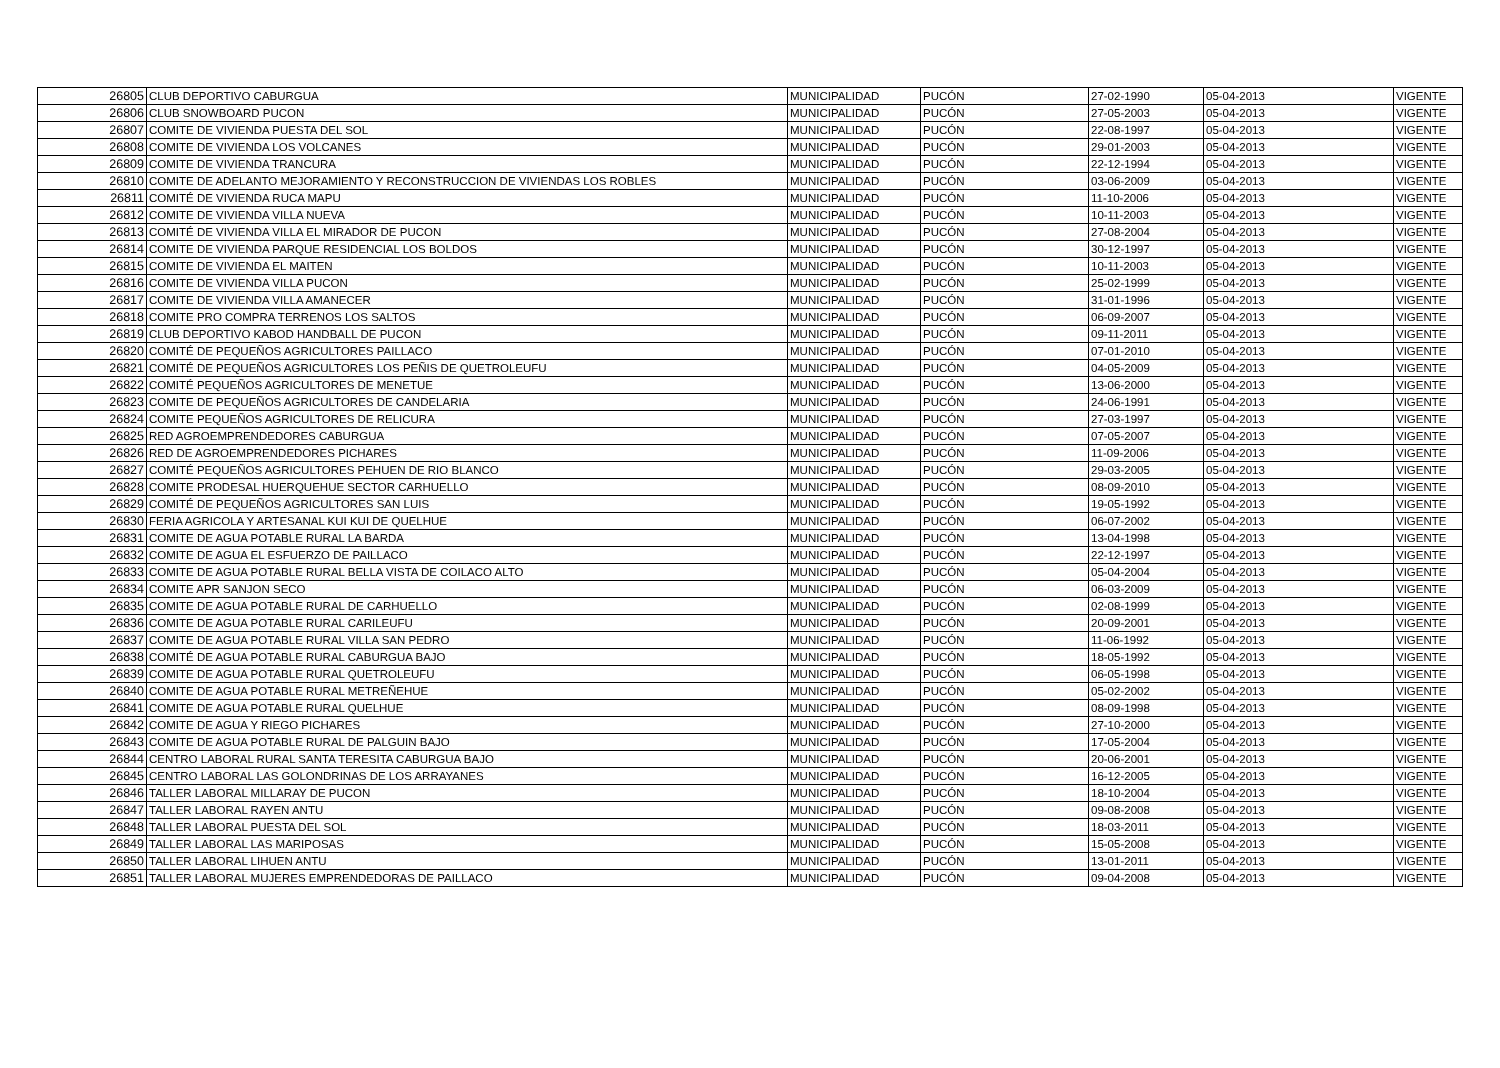| 26805 | CLUB DEPORTIVO CABURGUA | MUNICIPALIDAD | PUCÓN | 27-02-1990 | 05-04-2013 | VIGENTE |
| 26806 | CLUB SNOWBOARD PUCON | MUNICIPALIDAD | PUCÓN | 27-05-2003 | 05-04-2013 | VIGENTE |
| 26807 | COMITE DE VIVIENDA PUESTA DEL SOL | MUNICIPALIDAD | PUCÓN | 22-08-1997 | 05-04-2013 | VIGENTE |
| 26808 | COMITE DE VIVIENDA LOS VOLCANES | MUNICIPALIDAD | PUCÓN | 29-01-2003 | 05-04-2013 | VIGENTE |
| 26809 | COMITE DE VIVIENDA TRANCURA | MUNICIPALIDAD | PUCÓN | 22-12-1994 | 05-04-2013 | VIGENTE |
| 26810 | COMITE DE ADELANTO MEJORAMIENTO Y RECONSTRUCCION DE VIVIENDAS LOS ROBLES | MUNICIPALIDAD | PUCÓN | 03-06-2009 | 05-04-2013 | VIGENTE |
| 26811 | COMITÉ DE VIVIENDA RUCA MAPU | MUNICIPALIDAD | PUCÓN | 11-10-2006 | 05-04-2013 | VIGENTE |
| 26812 | COMITE DE VIVIENDA VILLA NUEVA | MUNICIPALIDAD | PUCÓN | 10-11-2003 | 05-04-2013 | VIGENTE |
| 26813 | COMITÉ DE VIVIENDA VILLA EL MIRADOR DE PUCON | MUNICIPALIDAD | PUCÓN | 27-08-2004 | 05-04-2013 | VIGENTE |
| 26814 | COMITE DE VIVIENDA PARQUE RESIDENCIAL LOS BOLDOS | MUNICIPALIDAD | PUCÓN | 30-12-1997 | 05-04-2013 | VIGENTE |
| 26815 | COMITE DE VIVIENDA EL MAITEN | MUNICIPALIDAD | PUCÓN | 10-11-2003 | 05-04-2013 | VIGENTE |
| 26816 | COMITE DE VIVIENDA VILLA PUCON | MUNICIPALIDAD | PUCÓN | 25-02-1999 | 05-04-2013 | VIGENTE |
| 26817 | COMITE DE VIVIENDA VILLA AMANECER | MUNICIPALIDAD | PUCÓN | 31-01-1996 | 05-04-2013 | VIGENTE |
| 26818 | COMITE PRO COMPRA TERRENOS LOS SALTOS | MUNICIPALIDAD | PUCÓN | 06-09-2007 | 05-04-2013 | VIGENTE |
| 26819 | CLUB DEPORTIVO KABOD HANDBALL DE PUCON | MUNICIPALIDAD | PUCÓN | 09-11-2011 | 05-04-2013 | VIGENTE |
| 26820 | COMITÉ DE PEQUEÑOS AGRICULTORES PAILLACO | MUNICIPALIDAD | PUCÓN | 07-01-2010 | 05-04-2013 | VIGENTE |
| 26821 | COMITÉ DE PEQUEÑOS AGRICULTORES LOS PEÑIS DE QUETROLEUFU | MUNICIPALIDAD | PUCÓN | 04-05-2009 | 05-04-2013 | VIGENTE |
| 26822 | COMITÉ PEQUEÑOS AGRICULTORES DE MENETUE | MUNICIPALIDAD | PUCÓN | 13-06-2000 | 05-04-2013 | VIGENTE |
| 26823 | COMITE DE PEQUEÑOS AGRICULTORES DE CANDELARIA | MUNICIPALIDAD | PUCÓN | 24-06-1991 | 05-04-2013 | VIGENTE |
| 26824 | COMITE PEQUEÑOS AGRICULTORES DE RELICURA | MUNICIPALIDAD | PUCÓN | 27-03-1997 | 05-04-2013 | VIGENTE |
| 26825 | RED AGROEMPRENDEDORES CABURGUA | MUNICIPALIDAD | PUCÓN | 07-05-2007 | 05-04-2013 | VIGENTE |
| 26826 | RED DE AGROEMPRENDEDORES PICHARES | MUNICIPALIDAD | PUCÓN | 11-09-2006 | 05-04-2013 | VIGENTE |
| 26827 | COMITÉ PEQUEÑOS AGRICULTORES PEHUEN DE RIO BLANCO | MUNICIPALIDAD | PUCÓN | 29-03-2005 | 05-04-2013 | VIGENTE |
| 26828 | COMITE PRODESAL HUERQUEHUE SECTOR CARHUELLO | MUNICIPALIDAD | PUCÓN | 08-09-2010 | 05-04-2013 | VIGENTE |
| 26829 | COMITÉ DE PEQUEÑOS AGRICULTORES SAN LUIS | MUNICIPALIDAD | PUCÓN | 19-05-1992 | 05-04-2013 | VIGENTE |
| 26830 | FERIA AGRICOLA Y ARTESANAL KUI KUI DE QUELHUE | MUNICIPALIDAD | PUCÓN | 06-07-2002 | 05-04-2013 | VIGENTE |
| 26831 | COMITE DE AGUA POTABLE RURAL LA BARDA | MUNICIPALIDAD | PUCÓN | 13-04-1998 | 05-04-2013 | VIGENTE |
| 26832 | COMITE DE AGUA EL ESFUERZO DE PAILLACO | MUNICIPALIDAD | PUCÓN | 22-12-1997 | 05-04-2013 | VIGENTE |
| 26833 | COMITE DE AGUA POTABLE RURAL BELLA VISTA DE COILACO ALTO | MUNICIPALIDAD | PUCÓN | 05-04-2004 | 05-04-2013 | VIGENTE |
| 26834 | COMITE APR SANJON SECO | MUNICIPALIDAD | PUCÓN | 06-03-2009 | 05-04-2013 | VIGENTE |
| 26835 | COMITE DE AGUA POTABLE RURAL DE CARHUELLO | MUNICIPALIDAD | PUCÓN | 02-08-1999 | 05-04-2013 | VIGENTE |
| 26836 | COMITE DE AGUA POTABLE RURAL CARILEUFU | MUNICIPALIDAD | PUCÓN | 20-09-2001 | 05-04-2013 | VIGENTE |
| 26837 | COMITE DE AGUA POTABLE RURAL VILLA SAN PEDRO | MUNICIPALIDAD | PUCÓN | 11-06-1992 | 05-04-2013 | VIGENTE |
| 26838 | COMITÉ DE AGUA POTABLE RURAL CABURGUA BAJO | MUNICIPALIDAD | PUCÓN | 18-05-1992 | 05-04-2013 | VIGENTE |
| 26839 | COMITE DE AGUA POTABLE RURAL QUETROLEUFU | MUNICIPALIDAD | PUCÓN | 06-05-1998 | 05-04-2013 | VIGENTE |
| 26840 | COMITE DE AGUA POTABLE RURAL METREÑEHUE | MUNICIPALIDAD | PUCÓN | 05-02-2002 | 05-04-2013 | VIGENTE |
| 26841 | COMITE DE AGUA POTABLE RURAL QUELHUE | MUNICIPALIDAD | PUCÓN | 08-09-1998 | 05-04-2013 | VIGENTE |
| 26842 | COMITE DE AGUA Y RIEGO PICHARES | MUNICIPALIDAD | PUCÓN | 27-10-2000 | 05-04-2013 | VIGENTE |
| 26843 | COMITE DE AGUA POTABLE RURAL DE PALGUIN BAJO | MUNICIPALIDAD | PUCÓN | 17-05-2004 | 05-04-2013 | VIGENTE |
| 26844 | CENTRO LABORAL RURAL SANTA TERESITA CABURGUA BAJO | MUNICIPALIDAD | PUCÓN | 20-06-2001 | 05-04-2013 | VIGENTE |
| 26845 | CENTRO LABORAL LAS GOLONDRINAS DE LOS ARRAYANES | MUNICIPALIDAD | PUCÓN | 16-12-2005 | 05-04-2013 | VIGENTE |
| 26846 | TALLER LABORAL MILLARAY DE PUCON | MUNICIPALIDAD | PUCÓN | 18-10-2004 | 05-04-2013 | VIGENTE |
| 26847 | TALLER LABORAL RAYEN ANTU | MUNICIPALIDAD | PUCÓN | 09-08-2008 | 05-04-2013 | VIGENTE |
| 26848 | TALLER LABORAL PUESTA DEL SOL | MUNICIPALIDAD | PUCÓN | 18-03-2011 | 05-04-2013 | VIGENTE |
| 26849 | TALLER LABORAL LAS MARIPOSAS | MUNICIPALIDAD | PUCÓN | 15-05-2008 | 05-04-2013 | VIGENTE |
| 26850 | TALLER LABORAL LIHUEN ANTU | MUNICIPALIDAD | PUCÓN | 13-01-2011 | 05-04-2013 | VIGENTE |
| 26851 | TALLER LABORAL MUJERES EMPRENDEDORAS DE PAILLACO | MUNICIPALIDAD | PUCÓN | 09-04-2008 | 05-04-2013 | VIGENTE |